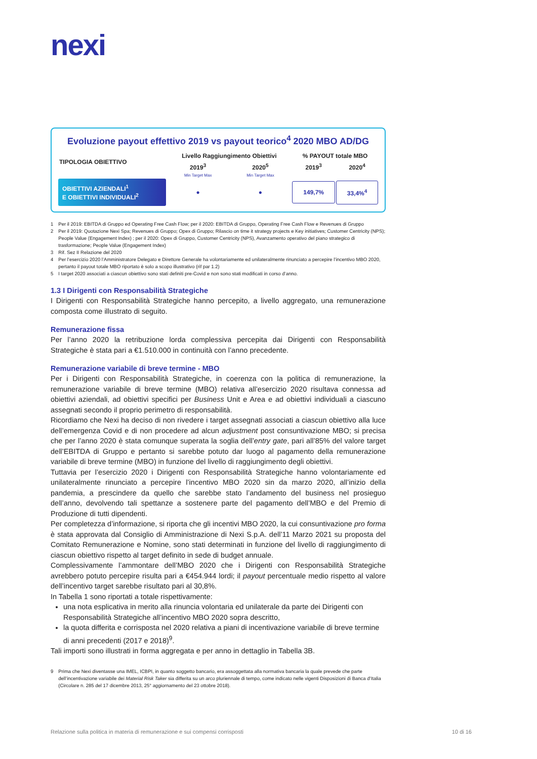nexi
Evoluzione payout effettivo 2019 vs payout teorico<sup>4</sup> 2020 MBO AD/DG
| TIPOLOGIA OBIETTIVO | Livello Raggiungimento Obiettivi | | % PAYOUT totale MBO | |
| --- | --- | --- | --- | --- |
| | 2019<sup>3</sup> | 2020<sup>5</sup> | 2019<sup>3</sup> | 2020<sup>4</sup> |
| | Min Target Max | Min Target Max | | |
| OBIETTIVI AZIENDALI<sup>1</sup> E OBIETTIVI INDIVIDUALI<sup>2</sup> | ● | ● | 149,7% | 33,4%<sup>4</sup> |
1 Per il 2019: EBITDA di Gruppo ed Operating Free Cash Flow; per il 2020: EBITDA di Gruppo, Operating Free Cash Flow e Revenues di Gruppo
2 Per il 2019: Quotazione Nexi Spa; Revenues di Gruppo; Opex di Gruppo; Rilascio on time it strategy projects e Key initiatives; Customer Centricity (NPS); People Value (Engagement Index) ; per il 2020: Opex di Gruppo, Customer Centricity (NPS), Avanzamento operativo del piano strategico di trasformazione; People Value (Engagement Index)
3 Rif. Sez II Relazione del 2020
4 Per l’esercizio 2020 l’Amministratore Delegato e Direttore Generale ha volontariamente ed unilateralmente rinunciato a percepire l’incentivo MBO 2020, pertanto il payout totale MBO riportato è solo a scopo illustrativo (rif par 1.2)
5 I target 2020 associati a ciascun obiettivo sono stati definiti pre-Covid e non sono stati modificati in corso d’anno.
1.3 I Dirigenti con Responsabilità Strategiche
I Dirigenti con Responsabilità Strategiche hanno percepito, a livello aggregato, una remunerazione composta come illustrato di seguito.
Remunerazione fissa
Per l’anno 2020 la retribuzione lorda complessiva percepita dai Dirigenti con Responsabilità Strategiche è stata pari a €1.510.000 in continuità con l’anno precedente.
Remunerazione variabile di breve termine - MBO
Per i Dirigenti con Responsabilità Strategiche, in coerenza con la politica di remunerazione, la remunerazione variabile di breve termine (MBO) relativa all’esercizio 2020 risultava connessa ad obiettivi aziendali, ad obiettivi specifici per Business Unit e Area e ad obiettivi individuali a ciascuno assegnati secondo il proprio perimetro di responsabilità.
Ricordiamo che Nexi ha deciso di non rivedere i target assegnati associati a ciascun obiettivo alla luce dell’emergenza Covid e di non procedere ad alcun adjustment post consuntivazione MBO; si precisa che per l’anno 2020 è stata comunque superata la soglia dell’entry gate, pari all’85% del valore target dell’EBITDA di Gruppo e pertanto si sarebbe potuto dar luogo al pagamento della remunerazione variabile di breve termine (MBO) in funzione del livello di raggiungimento degli obiettivi.
Tuttavia per l’esercizio 2020 i Dirigenti con Responsabilità Strategiche hanno volontariamente ed unilateralmente rinunciato a percepire l’incentivo MBO 2020 sin da marzo 2020, all’inizio della pandemia, a prescindere da quello che sarebbe stato l’andamento del business nel prosieguo dell’anno, devolvendo tali spettanze a sostenere parte del pagamento dell’MBO e del Premio di Produzione di tutti dipendenti.
Per completezza d’informazione, si riporta che gli incentivi MBO 2020, la cui consuntivazione pro forma è stata approvata dal Consiglio di Amministrazione di Nexi S.p.A. dell’11 Marzo 2021 su proposta del Comitato Remunerazione e Nomine, sono stati determinati in funzione del livello di raggiungimento di ciascun obiettivo rispetto al target definito in sede di budget annuale.
Complessivamente l’ammontare dell’MBO 2020 che i Dirigenti con Responsabilità Strategiche avrebbero potuto percepire risulta pari a €454.944 lordi; il payout percentuale medio rispetto al valore dell’incentivo target sarebbe risultato pari al 30,8%.
In Tabella 1 sono riportati a totale rispettivamente:
una nota esplicativa in merito alla rinuncia volontaria ed unilaterale da parte dei Dirigenti con Responsabilità Strategiche all’incentivo MBO 2020 sopra descritto,
la quota differita e corrisposta nel 2020 relativa a piani di incentivazione variabile di breve termine di anni precedenti (2017 e 2018)<sup>9</sup>.
Tali importi sono illustrati in forma aggregata e per anno in dettaglio in Tabella 3B.
9 Prima che Nexi diventasse una IMEL, ICBPI, in quanto soggetto bancario, era assoggettata alla normativa bancaria la quale prevede che parte dell’incentivazione variabile dei Material Risk Taker sia differita su un arco pluriennale di tempo, come indicato nelle vigenti Disposizioni di Banca d’Italia (Circolare n. 285 del 17 dicembre 2013, 25° aggiornamento del 23 ottobre 2018).
Relazione sulla politica in materia di remunerazione e sui compensi corrisposti 10 di 16